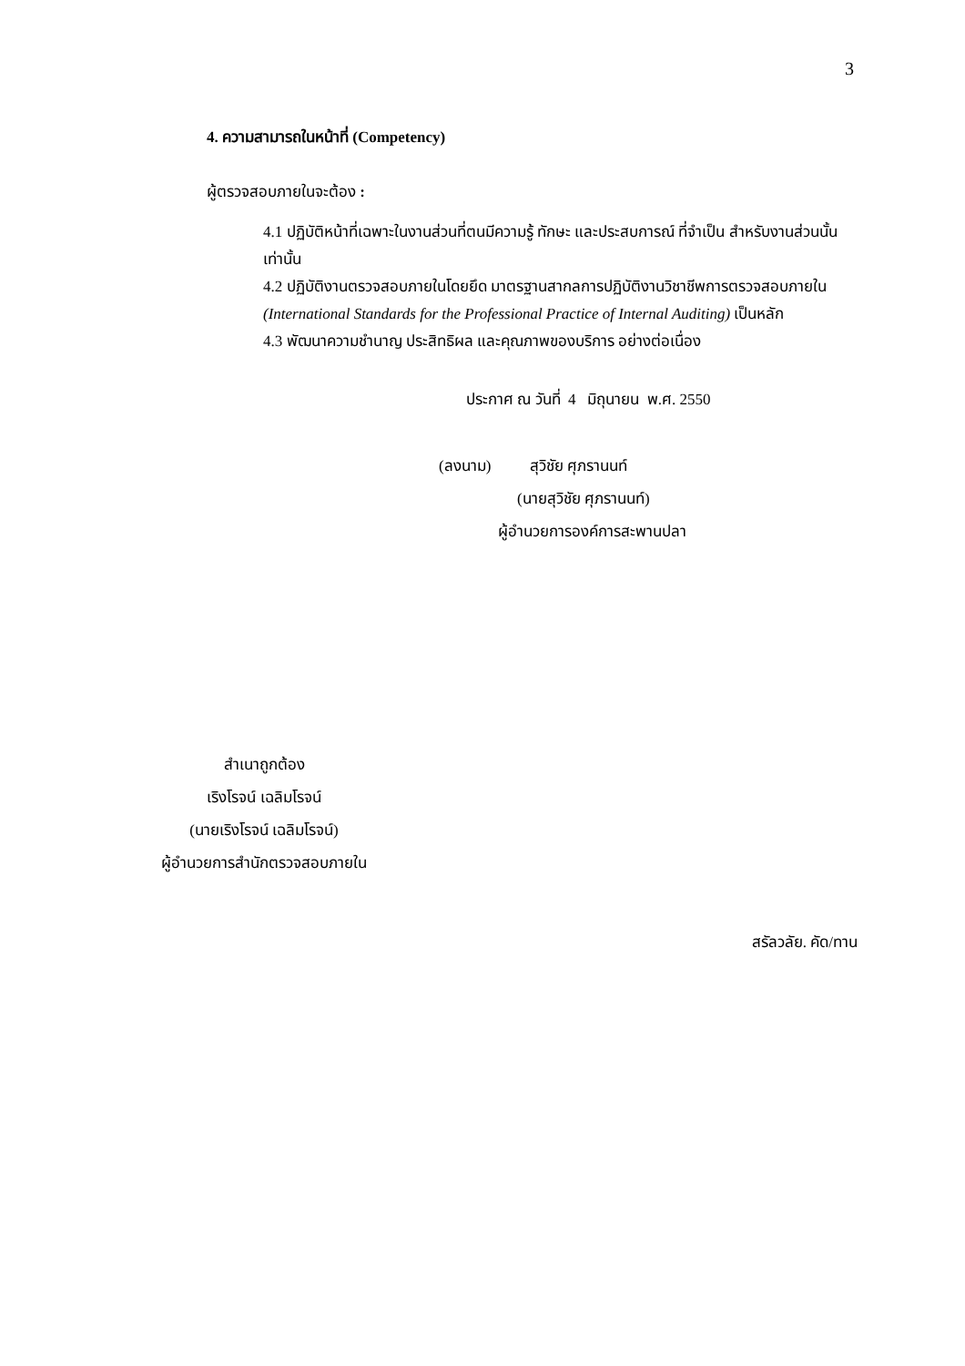3
4. ความสามารถในหน้าที่ (Competency)
ผู้ตรวจสอบภายในจะต้อง :
4.1 ปฏิบัติหน้าที่เฉพาะในงานส่วนที่ตนมีความรู้ ทักษะ และประสบการณ์ ที่จำเป็น สำหรับงานส่วนนั้น เท่านั้น
4.2 ปฏิบัติงานตรวจสอบภายในโดยยึด มาตรฐานสากลการปฏิบัติงานวิชาชีพการตรวจสอบภายใน (International Standards for the Professional Practice of Internal Auditing) เป็นหลัก
4.3 พัฒนาความชำนาญ ประสิทธิผล และคุณภาพของบริการ อย่างต่อเนื่อง
ประกาศ ณ วันที่ 4 มิถุนายน พ.ศ. 2550
(ลงนาม) สุวิชัย ศุภรานนท์
(นายสุวิชัย ศุภรานนท์)
ผู้อำนวยการองค์การสะพานปลา
สำเนาถูกต้อง
เริงโรจน์ เฉลิมโรจน์
(นายเริงโรจน์ เฉลิมโรจน์)
ผู้อำนวยการสำนักตรวจสอบภายใน
สรัลวลัย. คัด/ทาน